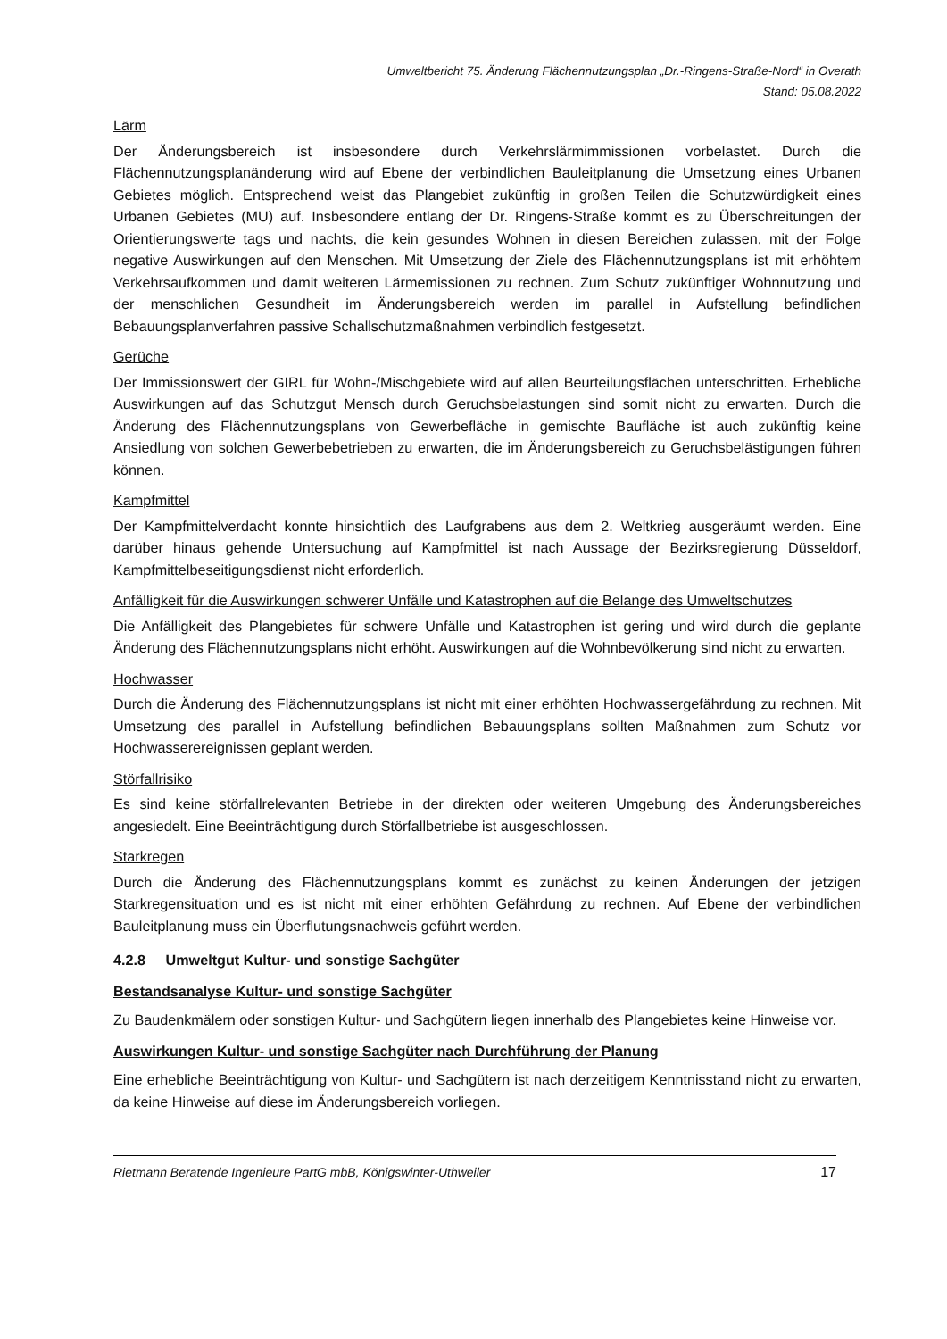Umweltbericht 75. Änderung Flächennutzungsplan „Dr.-Ringens-Straße-Nord“ in Overath
Stand: 05.08.2022
Lärm
Der Änderungsbereich ist insbesondere durch Verkehrslärmimmissionen vorbelastet. Durch die Flächennutzungsplanänderung wird auf Ebene der verbindlichen Bauleitplanung die Umsetzung eines Urbanen Gebietes möglich. Entsprechend weist das Plangebiet zukünftig in großen Teilen die Schutzwürdigkeit eines Urbanen Gebietes (MU) auf. Insbesondere entlang der Dr. Ringens-Straße kommt es zu Überschreitungen der Orientierungswerte tags und nachts, die kein gesundes Wohnen in diesen Bereichen zulassen, mit der Folge negative Auswirkungen auf den Menschen. Mit Umsetzung der Ziele des Flächennutzungsplans ist mit erhöhtem Verkehrsaufkommen und damit weiteren Lärmemissionen zu rechnen. Zum Schutz zukünftiger Wohnnutzung und der menschlichen Gesundheit im Änderungsbereich werden im parallel in Aufstellung befindlichen Bebauungsplanverfahren passive Schallschutzmaßnahmen verbindlich festgesetzt.
Gerüche
Der Immissionswert der GIRL für Wohn-/Mischgebiete wird auf allen Beurteilungsflächen unterschritten. Erhebliche Auswirkungen auf das Schutzgut Mensch durch Geruchsbelastungen sind somit nicht zu erwarten. Durch die Änderung des Flächennutzungsplans von Gewerbefläche in gemischte Baufläche ist auch zukünftig keine Ansiedlung von solchen Gewerbebetrieben zu erwarten, die im Änderungsbereich zu Geruchsbelästigungen führen können.
Kampfmittel
Der Kampfmittelverdacht konnte hinsichtlich des Laufgrabens aus dem 2. Weltkrieg ausgeräumt werden. Eine darüber hinaus gehende Untersuchung auf Kampfmittel ist nach Aussage der Bezirksregierung Düsseldorf, Kampfmittelbeseitigungsdienst nicht erforderlich.
Anfälligkeit für die Auswirkungen schwerer Unfälle und Katastrophen auf die Belange des Umweltschutzes
Die Anfälligkeit des Plangebietes für schwere Unfälle und Katastrophen ist gering und wird durch die geplante Änderung des Flächennutzungsplans nicht erhöht. Auswirkungen auf die Wohnbevölkerung sind nicht zu erwarten.
Hochwasser
Durch die Änderung des Flächennutzungsplans ist nicht mit einer erhöhten Hochwassergefährdung zu rechnen. Mit Umsetzung des parallel in Aufstellung befindlichen Bebauungsplans sollten Maßnahmen zum Schutz vor Hochwasserereignissen geplant werden.
Störfallrisiko
Es sind keine störfallrelevanten Betriebe in der direkten oder weiteren Umgebung des Änderungsbereiches angesiedelt. Eine Beeinträchtigung durch Störfallbetriebe ist ausgeschlossen.
Starkregen
Durch die Änderung des Flächennutzungsplans kommt es zunächst zu keinen Änderungen der jetzigen Starkregensituation und es ist nicht mit einer erhöhten Gefährdung zu rechnen. Auf Ebene der verbindlichen Bauleitplanung muss ein Überflutungsnachweis geführt werden.
4.2.8 Umweltgut Kultur- und sonstige Sachgüter
Bestandsanalyse Kultur- und sonstige Sachgüter
Zu Baudenkmälern oder sonstigen Kultur- und Sachgütern liegen innerhalb des Plangebietes keine Hinweise vor.
Auswirkungen Kultur- und sonstige Sachgüter nach Durchführung der Planung
Eine erhebliche Beeinträchtigung von Kultur- und Sachgütern ist nach derzeitigem Kenntnisstand nicht zu erwarten, da keine Hinweise auf diese im Änderungsbereich vorliegen.
Rietmann Beratende Ingenieure PartG mbB, Königswinter-Uthweiler 17